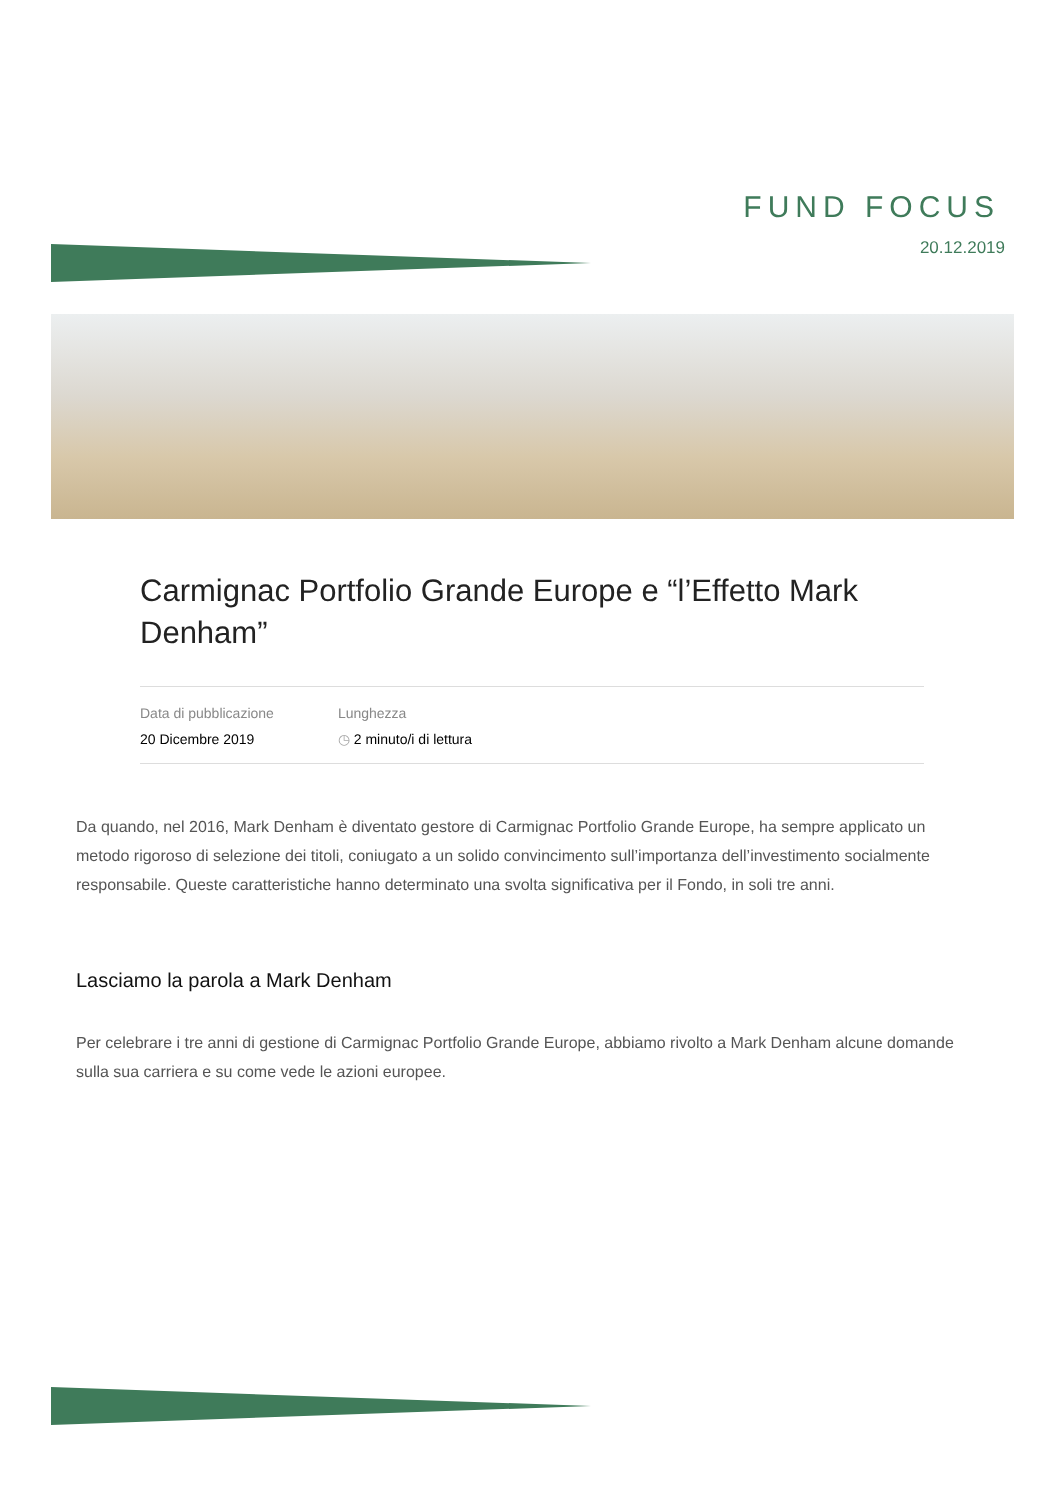FUND FOCUS
20.12.2019
Carmignac Portfolio Grande Europe e “l’Effetto Mark Denham”
Data di pubblicazione
20 Dicembre 2019
Lunghezza
◷ 2 minuto/i di lettura
Da quando, nel 2016, Mark Denham è diventato gestore di Carmignac Portfolio Grande Europe, ha sempre applicato un metodo rigoroso di selezione dei titoli, coniugato a un solido convincimento sull’importanza dell’investimento socialmente responsabile. Queste caratteristiche hanno determinato una svolta significativa per il Fondo, in soli tre anni.
Lasciamo la parola a Mark Denham
Per celebrare i tre anni di gestione di Carmignac Portfolio Grande Europe, abbiamo rivolto a Mark Denham alcune domande sulla sua carriera e su come vede le azioni europee.